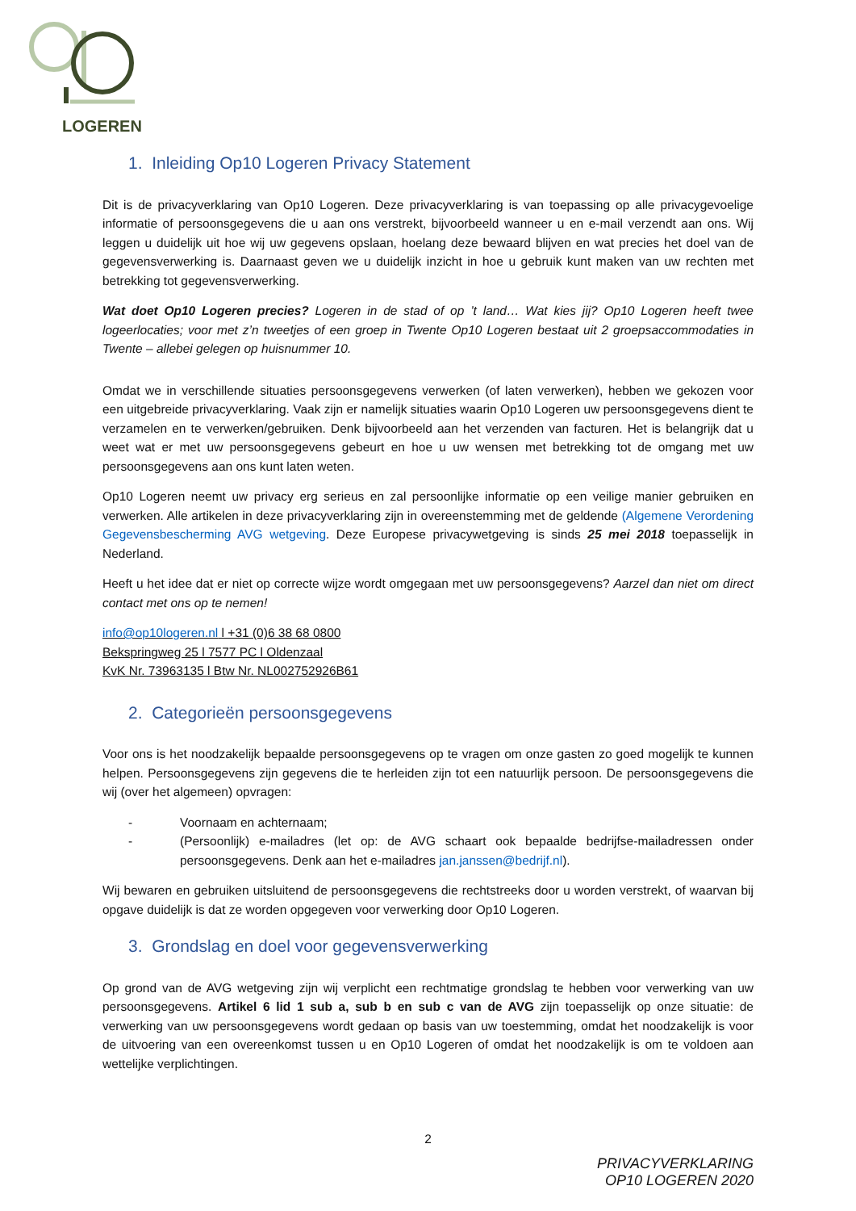LOGEREN
1. Inleiding Op10 Logeren Privacy Statement
Dit is de privacyverklaring van Op10 Logeren. Deze privacyverklaring is van toepassing op alle privacygevoelige informatie of persoonsgegevens die u aan ons verstrekt, bijvoorbeeld wanneer u en e-mail verzendt aan ons. Wij leggen u duidelijk uit hoe wij uw gegevens opslaan, hoelang deze bewaard blijven en wat precies het doel van de gegevensverwerking is. Daarnaast geven we u duidelijk inzicht in hoe u gebruik kunt maken van uw rechten met betrekking tot gegevensverwerking.
Wat doet Op10 Logeren precies? Logeren in de stad of op ’t land… Wat kies jij? Op10 Logeren heeft twee logeerlocaties; voor met z’n tweetjes of een groep in Twente Op10 Logeren bestaat uit 2 groepsaccommodaties in Twente – allebei gelegen op huisnummer 10.
Omdat we in verschillende situaties persoonsgegevens verwerken (of laten verwerken), hebben we gekozen voor een uitgebreide privacyverklaring. Vaak zijn er namelijk situaties waarin Op10 Logeren uw persoonsgegevens dient te verzamelen en te verwerken/gebruiken. Denk bijvoorbeeld aan het verzenden van facturen. Het is belangrijk dat u weet wat er met uw persoonsgegevens gebeurt en hoe u uw wensen met betrekking tot de omgang met uw persoonsgegevens aan ons kunt laten weten.
Op10 Logeren neemt uw privacy erg serieus en zal persoonlijke informatie op een veilige manier gebruiken en verwerken. Alle artikelen in deze privacyverklaring zijn in overeenstemming met de geldende (Algemene Verordening Gegevensbescherming AVG wetgeving. Deze Europese privacywetgeving is sinds 25 mei 2018 toepasselijk in Nederland.
Heeft u het idee dat er niet op correcte wijze wordt omgegaan met uw persoonsgegevens? Aarzel dan niet om direct contact met ons op te nemen!
info@op10logeren.nl l +31 (0)6 38 68 0800
Bekspringweg 25 l 7577 PC l Oldenzaal
KvK Nr. 73963135 l Btw Nr. NL002752926B61
2. Categorieën persoonsgegevens
Voor ons is het noodzakelijk bepaalde persoonsgegevens op te vragen om onze gasten zo goed mogelijk te kunnen helpen. Persoonsgegevens zijn gegevens die te herleiden zijn tot een natuurlijk persoon. De persoonsgegevens die wij (over het algemeen) opvragen:
- Voornaam en achternaam;
- (Persoonlijk) e-mailadres (let op: de AVG schaart ook bepaalde bedrijfse-mailadressen onder persoonsgegevens. Denk aan het e-mailadres jan.janssen@bedrijf.nl).
Wij bewaren en gebruiken uitsluitend de persoonsgegevens die rechtstreeks door u worden verstrekt, of waarvan bij opgave duidelijk is dat ze worden opgegeven voor verwerking door Op10 Logeren.
3. Grondslag en doel voor gegevensverwerking
Op grond van de AVG wetgeving zijn wij verplicht een rechtmatige grondslag te hebben voor verwerking van uw persoonsgegevens. Artikel 6 lid 1 sub a, sub b en sub c van de AVG zijn toepasselijk op onze situatie: de verwerking van uw persoonsgegevens wordt gedaan op basis van uw toestemming, omdat het noodzakelijk is voor de uitvoering van een overeenkomst tussen u en Op10 Logeren of omdat het noodzakelijk is om te voldoen aan wettelijke verplichtingen.
2
PRIVACYVERKLARING
OP10 LOGEREN 2020